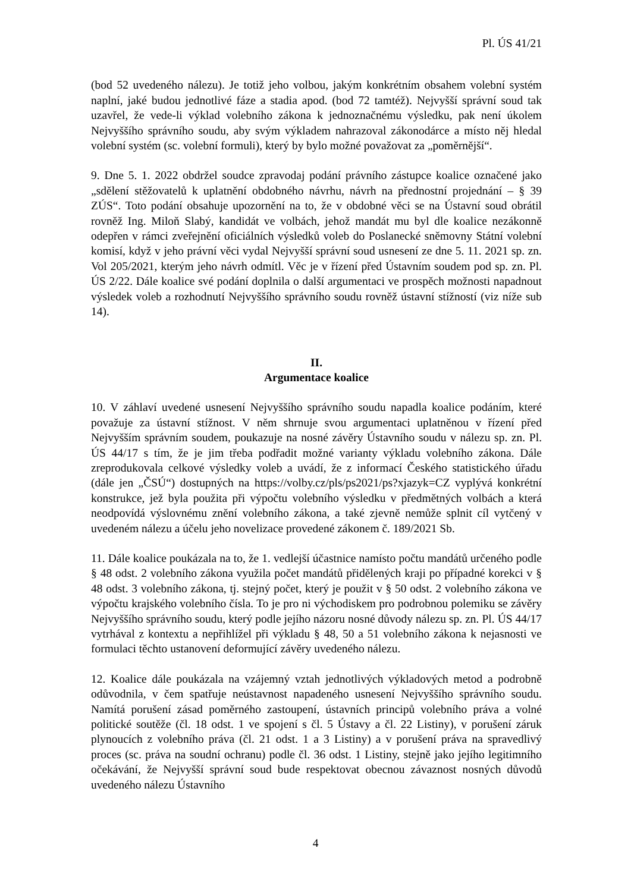Pl. ÚS 41/21
(bod 52 uvedeného nálezu). Je totiž jeho volbou, jakým konkrétním obsahem volební systém naplní, jaké budou jednotlivé fáze a stadia apod. (bod 72 tamtéž). Nejvyšší správní soud tak uzavřel, že vede-li výklad volebního zákona k jednoznačnému výsledku, pak není úkolem Nejvyššího správního soudu, aby svým výkladem nahrazoval zákonodárce a místo něj hledal volební systém (sc. volební formuli), který by bylo možné považovat za „poměrnější“.
9. Dne 5. 1. 2022 obdržel soudce zpravodaj podání právního zástupce koalice označené jako „sdělení stěžovatelů k uplatnění obdobného návrhu, návrh na přednostní projednání – § 39 ZÚS“. Toto podání obsahuje upozornění na to, že v obdobné věci se na Ústavní soud obrátil rovněž Ing. Miloň Slabý, kandidát ve volbách, jehož mandát mu byl dle koalice nezákonně odepřen v rámci zveřejnění oficiálních výsledků voleb do Poslanecké sněmovny Státní volební komisí, když v jeho právní věci vydal Nejvyšší správní soud usnesení ze dne 5. 11. 2021 sp. zn. Vol 205/2021, kterým jeho návrh odmítl. Věc je v řízení před Ústavním soudem pod sp. zn. Pl. ÚS 2/22. Dále koalice své podání doplnila o další argumentaci ve prospěch možnosti napadnout výsledek voleb a rozhodnutí Nejvyššího správního soudu rovněž ústavní stížností (viz níže sub 14).
II.
Argumentace koalice
10. V záhlaví uvedené usnesení Nejvyššího správního soudu napadla koalice podáním, které považuje za ústavní stížnost. V něm shrnuje svou argumentaci uplatněnou v řízení před Nejvyšším správním soudem, poukazuje na nosné závěry Ústavního soudu v nálezu sp. zn. Pl. ÚS 44/17 s tím, že je jim třeba podřadit možné varianty výkladu volebního zákona. Dále zreprodukovala celkové výsledky voleb a uvádí, že z informací Českého statistického úřadu (dále jen „ČSÚ“) dostupných na https://volby.cz/pls/ps2021/ps?xjazyk=CZ vyplývá konkrétní konstrukce, jež byla použita při výpočtu volebního výsledku v předmětných volbách a která neodpovídá výslovnému znění volebního zákona, a také zjevně nemůže splnit cíl vytčený v uvedeném nálezu a účelu jeho novelizace provedené zákonem č. 189/2021 Sb.
11. Dále koalice poukázala na to, že 1. vedlejší účastnice namísto počtu mandátů určeného podle § 48 odst. 2 volebního zákona využila počet mandátů přidělených kraji po případné korekci v § 48 odst. 3 volebního zákona, tj. stejný počet, který je použit v § 50 odst. 2 volebního zákona ve výpočtu krajského volebního čísla. To je pro ni východiskem pro podrobnou polemiku se závěry Nejvyššího správního soudu, který podle jejího názoru nosné důvody nálezu sp. zn. Pl. ÚS 44/17 vytrhával z kontextu a nepřihlížel při výkladu § 48, 50 a 51 volebního zákona k nejasnosti ve formulaci těchto ustanovení deformující závěry uvedeného nálezu.
12. Koalice dále poukázala na vzájemný vztah jednotlivých výkladových metod a podrobně odůvodnila, v čem spatřuje neústavnost napadeného usnesení Nejvyššího správního soudu. Namítá porušení zásad poměrného zastoupení, ústavních principů volebního práva a volné politické soutěže (čl. 18 odst. 1 ve spojení s čl. 5 Ústavy a čl. 22 Listiny), v porušení záruk plynoucích z volebního práva (čl. 21 odst. 1 a 3 Listiny) a v porušení práva na spravedlivý proces (sc. práva na soudní ochranu) podle čl. 36 odst. 1 Listiny, stejně jako jejího legitimního očekávání, že Nejvyšší správní soud bude respektovat obecnou závaznost nosných důvodů uvedeného nálezu Ústavního
4